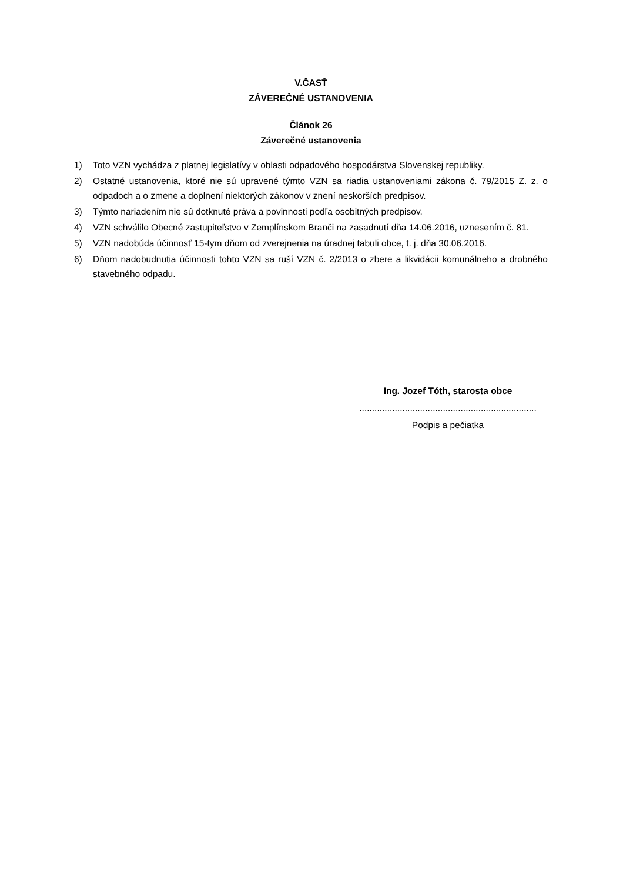V.ČASŤ
ZÁVEREČNÉ USTANOVENIA
Článok 26
Záverečné ustanovenia
1) Toto VZN vychádza z platnej legislatívy v oblasti odpadového hospodárstva Slovenskej republiky.
2) Ostatné ustanovenia, ktoré nie sú upravené týmto VZN sa riadia ustanoveniami zákona č. 79/2015 Z. z. o odpadoch a o zmene a doplnení niektorých zákonov v znení neskorších predpisov.
3) Týmto nariadením nie sú dotknuté práva a povinnosti podľa osobitných predpisov.
4) VZN schválilo Obecné zastupiteľstvo v Zemplínskom Branči na zasadnutí dňa 14.06.2016, uznesením č. 81.
5) VZN nadobúda účinnosť 15-tym dňom od zverejnenia na úradnej tabuli obce, t. j. dňa 30.06.2016.
6) Dňom nadobudnutia účinnosti tohto VZN sa ruší VZN č. 2/2013 o zbere a likvidácii komunálneho a drobného stavebného odpadu.
Ing. Jozef Tóth, starosta obce
......................................................................
Podpis a pečiatka